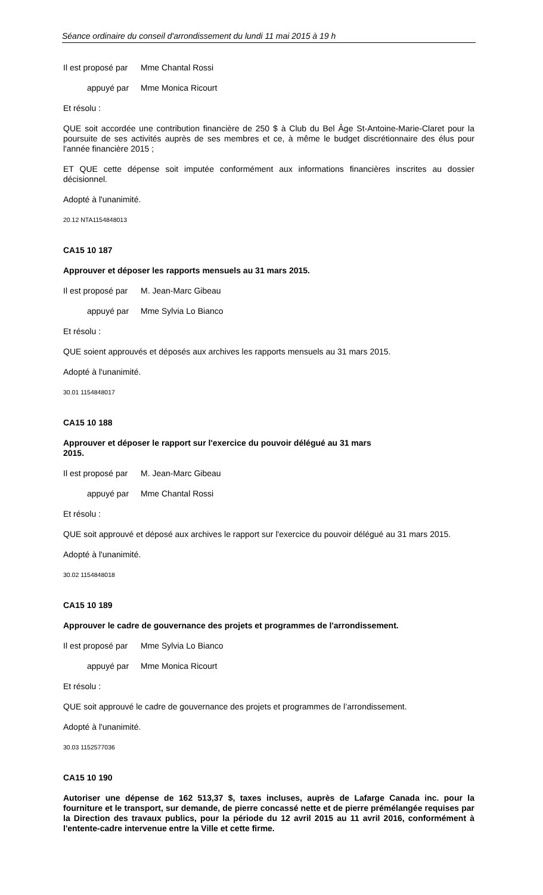Séance ordinaire du conseil d'arrondissement du lundi 11 mai 2015 à 19 h
Il est proposé par Mme Chantal Rossi
appuyé par Mme Monica Ricourt
Et résolu :
QUE soit accordée une contribution financière de 250 $ à Club du Bel Âge St-Antoine-Marie-Claret pour la poursuite de ses activités auprès de ses membres et ce, à même le budget discrétionnaire des élus pour l'année financière 2015 ;
ET QUE cette dépense soit imputée conformément aux informations financières inscrites au dossier décisionnel.
Adopté à l'unanimité.
20.12 NTA1154848013
CA15 10 187
Approuver et déposer les rapports mensuels au 31 mars 2015.
Il est proposé par M. Jean-Marc Gibeau
appuyé par Mme Sylvia Lo Bianco
Et résolu :
QUE soient approuvés et déposés aux archives les rapports mensuels au 31 mars 2015.
Adopté à l'unanimité.
30.01 1154848017
CA15 10 188
Approuver et déposer le rapport sur l'exercice du pouvoir délégué au 31 mars
2015.
Il est proposé par M. Jean-Marc Gibeau
appuyé par Mme Chantal Rossi
Et résolu :
QUE soit approuvé et déposé aux archives le rapport sur l'exercice du pouvoir délégué au 31 mars 2015.
Adopté à l'unanimité.
30.02 1154848018
CA15 10 189
Approuver le cadre de gouvernance des projets et programmes de l'arrondissement.
Il est proposé par Mme Sylvia Lo Bianco
appuyé par Mme Monica Ricourt
Et résolu :
QUE soit approuvé le cadre de gouvernance des projets et programmes de l’arrondissement.
Adopté à l'unanimité.
30.03 1152577036
CA15 10 190
Autoriser une dépense de 162 513,37 $, taxes incluses, auprès de Lafarge Canada inc. pour la fourniture et le transport, sur demande, de pierre concassé nette et de pierre prémélangée requises par la Direction des travaux publics, pour la période du 12 avril 2015 au 11 avril 2016, conformément à l'entente-cadre intervenue entre la Ville et cette firme.